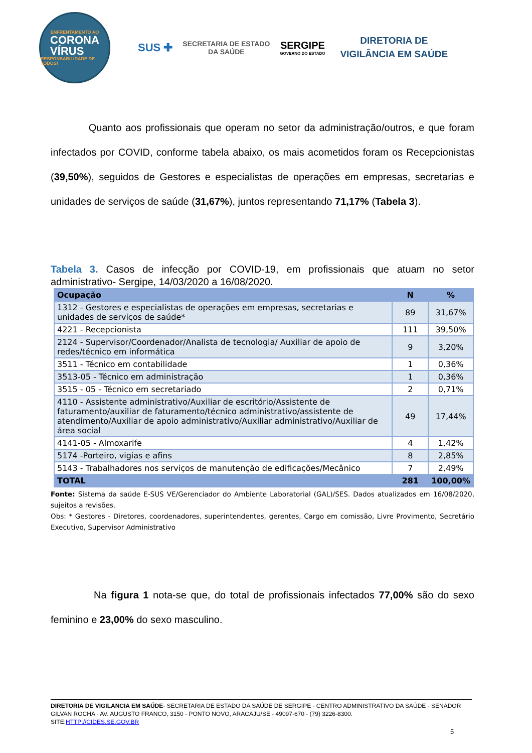ENFRENTAMENTO AO
CORONA
VÍRUS
RESPONSABILIDADE DE TODOS!
SUS ✚
SECRETARIA DE ESTADO
DA SAÚDE
SERGIPE
GOVERNO DO ESTADO
DIRETORIA DE
VIGILÂNCIA EM SAÚDE
Quanto aos profissionais que operam no setor da administração/outros, e que foram infectados por COVID, conforme tabela abaixo, os mais acometidos foram os Recepcionistas (39,50%), seguidos de Gestores e especialistas de operações em empresas, secretarias e unidades de serviços de saúde (31,67%), juntos representando 71,17% (Tabela 3).
Tabela 3. Casos de infecção por COVID-19, em profissionais que atuam no setor administrativo- Sergipe, 14/03/2020 a 16/08/2020.
| Ocupação | N | % |
| --- | --- | --- |
| 1312 - Gestores e especialistas de operações em empresas, secretarias e unidades de serviços de saúde* | 89 | 31,67% |
| 4221 - Recepcionista | 111 | 39,50% |
| 2124 - Supervisor/Coordenador/Analista de tecnologia/ Auxiliar de apoio de redes/técnico em informática | 9 | 3,20% |
| 3511 - Técnico em contabilidade | 1 | 0,36% |
| 3513-05 - Técnico em administração | 1 | 0,36% |
| 3515 - 05 - Técnico em secretariado | 2 | 0,71% |
| 4110 - Assistente administrativo/Auxiliar de escritório/Assistente de faturamento/auxiliar de faturamento/técnico administrativo/assistente de atendimento/Auxiliar de apoio administrativo/Auxiliar administrativo/Auxiliar de área social | 49 | 17,44% |
| 4141-05 - Almoxarife | 4 | 1,42% |
| 5174 -Porteiro, vigias e afins | 8 | 2,85% |
| 5143 - Trabalhadores nos serviços de manutenção de edificações/Mecânico | 7 | 2,49% |
| TOTAL | 281 | 100,00% |
Fonte: Sistema da saúde E-SUS VE/Gerenciador do Ambiente Laboratorial (GAL)/SES. Dados atualizados em 16/08/2020, sujeitos a revisões.
Obs: * Gestores - Diretores, coordenadores, superintendentes, gerentes, Cargo em comissão, Livre Provimento, Secretário Executivo, Supervisor Administrativo
Na figura 1 nota-se que, do total de profissionais infectados 77,00% são do sexo feminino e 23,00% do sexo masculino.
DIRETORIA DE VIGILANCIA EM SAÚDE- SECRETARIA DE ESTADO DA SAÚDE DE SERGIPE - CENTRO ADMINISTRATIVO DA SAÚDE - SENADOR GILVAN ROCHA - AV. AUGUSTO FRANCO, 3150 - PONTO NOVO, ARACAJU/SE - 49097-670 - (79) 3226-8300.
SITE:HTTP://CIDES.SE.GOV.BR
5